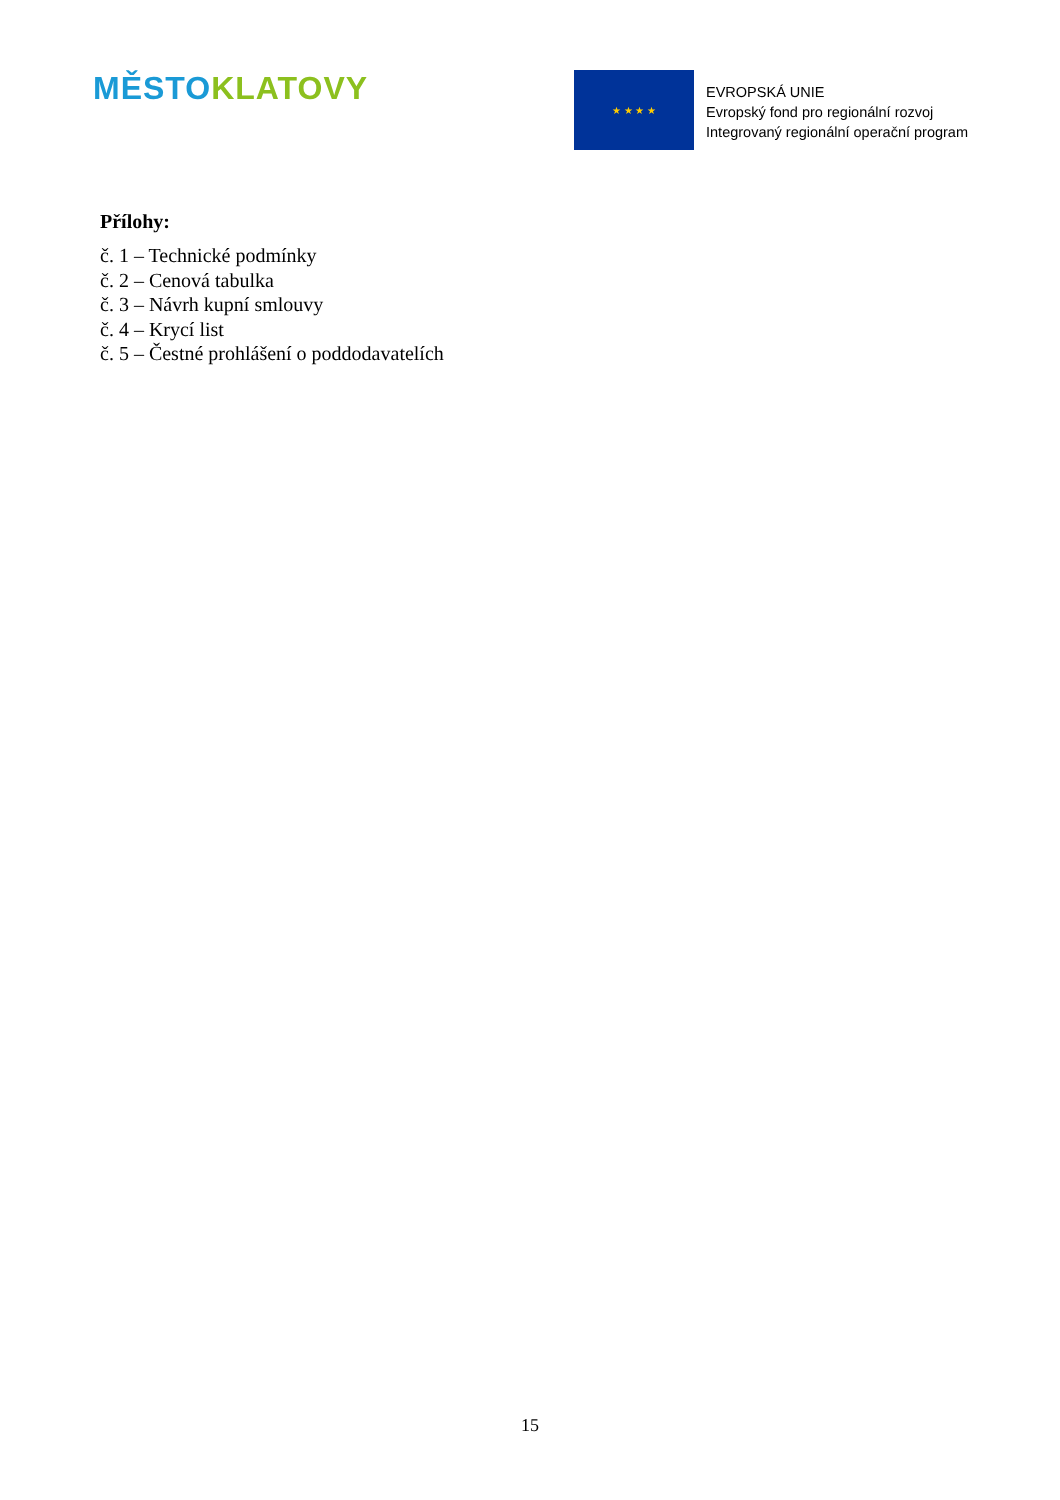MĚSTO KLATOVY
★ ★ ★ ★
EVROPSKÁ UNIE
Evropský fond pro regionální rozvoj
Integrovaný regionální operační program
Přílohy:
č. 1 – Technické podmínky
č. 2 – Cenová tabulka
č. 3 – Návrh kupní smlouvy
č. 4 – Krycí list
č. 5 – Čestné prohlášení o poddodavatelích
15